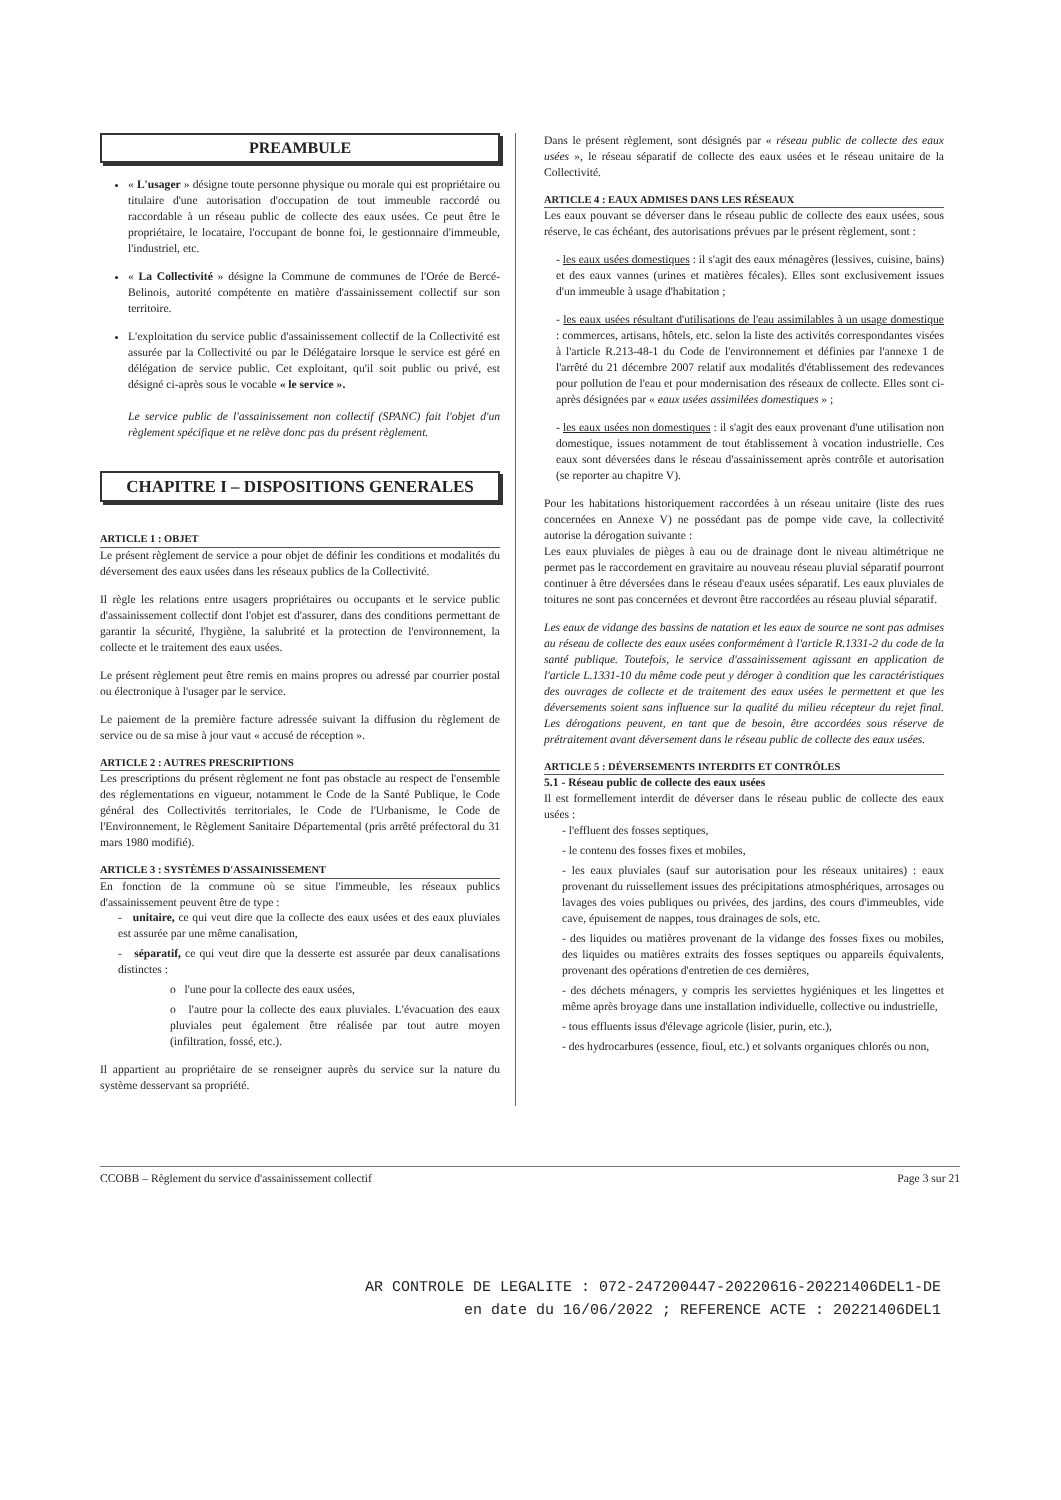PREAMBULE
« L'usager » désigne toute personne physique ou morale qui est propriétaire ou titulaire d'une autorisation d'occupation de tout immeuble raccordé ou raccordable à un réseau public de collecte des eaux usées. Ce peut être le propriétaire, le locataire, l'occupant de bonne foi, le gestionnaire d'immeuble, l'industriel, etc.
« La Collectivité » désigne la Commune de communes de l'Orée de Bercé-Belinois, autorité compétente en matière d'assainissement collectif sur son territoire.
L'exploitation du service public d'assainissement collectif de la Collectivité est assurée par la Collectivité ou par le Délégataire lorsque le service est géré en délégation de service public. Cet exploitant, qu'il soit public ou privé, est désigné ci-après sous le vocable « le service ».
Le service public de l'assainissement non collectif (SPANC) fait l'objet d'un règlement spécifique et ne relève donc pas du présent règlement.
CHAPITRE I – DISPOSITIONS GENERALES
ARTICLE 1 : OBJET
Le présent règlement de service a pour objet de définir les conditions et modalités du déversement des eaux usées dans les réseaux publics de la Collectivité.
Il règle les relations entre usagers propriétaires ou occupants et le service public d'assainissement collectif dont l'objet est d'assurer, dans des conditions permettant de garantir la sécurité, l'hygiène, la salubrité et la protection de l'environnement, la collecte et le traitement des eaux usées.
Le présent règlement peut être remis en mains propres ou adressé par courrier postal ou électronique à l'usager par le service.
Le paiement de la première facture adressée suivant la diffusion du règlement de service ou de sa mise à jour vaut « accusé de réception ».
ARTICLE 2 : AUTRES PRESCRIPTIONS
Les prescriptions du présent règlement ne font pas obstacle au respect de l'ensemble des réglementations en vigueur, notamment le Code de la Santé Publique, le Code général des Collectivités territoriales, le Code de l'Urbanisme, le Code de l'Environnement, le Règlement Sanitaire Départemental (pris arrêté préfectoral du 31 mars 1980 modifié).
ARTICLE 3 : SYSTÈMES D'ASSAINISSEMENT
En fonction de la commune où se situe l'immeuble, les réseaux publics d'assainissement peuvent être de type :
- unitaire, ce qui veut dire que la collecte des eaux usées et des eaux pluviales est assurée par une même canalisation,
- séparatif, ce qui veut dire que la desserte est assurée par deux canalisations distinctes :
o l'une pour la collecte des eaux usées,
o l'autre pour la collecte des eaux pluviales. L'évacuation des eaux pluviales peut également être réalisée par tout autre moyen (infiltration, fossé, etc.).
Il appartient au propriétaire de se renseigner auprès du service sur la nature du système desservant sa propriété.
Dans le présent règlement, sont désignés par « réseau public de collecte des eaux usées », le réseau séparatif de collecte des eaux usées et le réseau unitaire de la Collectivité.
ARTICLE 4 : EAUX ADMISES DANS LES RÉSEAUX
Les eaux pouvant se déverser dans le réseau public de collecte des eaux usées, sous réserve, le cas échéant, des autorisations prévues par le présent règlement, sont :
- les eaux usées domestiques : il s'agit des eaux ménagères (lessives, cuisine, bains) et des eaux vannes (urines et matières fécales). Elles sont exclusivement issues d'un immeuble à usage d'habitation ;
- les eaux usées résultant d'utilisations de l'eau assimilables à un usage domestique : commerces, artisans, hôtels, etc. selon la liste des activités correspondantes visées à l'article R.213-48-1 du Code de l'environnement et définies par l'annexe 1 de l'arrêté du 21 décembre 2007 relatif aux modalités d'établissement des redevances pour pollution de l'eau et pour modernisation des réseaux de collecte. Elles sont ci-après désignées par « eaux usées assimilées domestiques » ;
- les eaux usées non domestiques : il s'agit des eaux provenant d'une utilisation non domestique, issues notamment de tout établissement à vocation industrielle. Ces eaux sont déversées dans le réseau d'assainissement après contrôle et autorisation (se reporter au chapitre V).
Pour les habitations historiquement raccordées à un réseau unitaire (liste des rues concernées en Annexe V) ne possédant pas de pompe vide cave, la collectivité autorise la dérogation suivante :
Les eaux pluviales de pièges à eau ou de drainage dont le niveau altimétrique ne permet pas le raccordement en gravitaire au nouveau réseau pluvial séparatif pourront continuer à être déversées dans le réseau d'eaux usées séparatif. Les eaux pluviales de toitures ne sont pas concernées et devront être raccordées au réseau pluvial séparatif.
Les eaux de vidange des bassins de natation et les eaux de source ne sont pas admises au réseau de collecte des eaux usées conformément à l'article R.1331-2 du code de la santé publique. Toutefois, le service d'assainissement agissant en application de l'article L.1331-10 du même code peut y déroger à condition que les caractéristiques des ouvrages de collecte et de traitement des eaux usées le permettent et que les déversements soient sans influence sur la qualité du milieu récepteur du rejet final. Les dérogations peuvent, en tant que de besoin, être accordées sous réserve de prétraitement avant déversement dans le réseau public de collecte des eaux usées.
ARTICLE 5 : DÉVERSEMENTS INTERDITS ET CONTRÔLES
5.1 - Réseau public de collecte des eaux usées
Il est formellement interdit de déverser dans le réseau public de collecte des eaux usées :
- l'effluent des fosses septiques,
- le contenu des fosses fixes et mobiles,
- les eaux pluviales (sauf sur autorisation pour les réseaux unitaires) : eaux provenant du ruissellement issues des précipitations atmosphériques, arrosages ou lavages des voies publiques ou privées, des jardins, des cours d'immeubles, vide cave, épuisement de nappes, tous drainages de sols, etc.
- des liquides ou matières provenant de la vidange des fosses fixes ou mobiles, des liquides ou matières extraits des fosses septiques ou appareils équivalents, provenant des opérations d'entretien de ces dernières,
- des déchets ménagers, y compris les serviettes hygiéniques et les lingettes et même après broyage dans une installation individuelle, collective ou industrielle,
- tous effluents issus d'élevage agricole (lisier, purin, etc.),
- des hydrocarbures (essence, fioul, etc.) et solvants organiques chlorés ou non,
CCOBB – Règlement du service d'assainissement collectif Page 3 sur 21
AR CONTROLE DE LEGALITE : 072-247200447-20220616-20221406DEL1-DE
en date du 16/06/2022 ; REFERENCE ACTE : 20221406DEL1